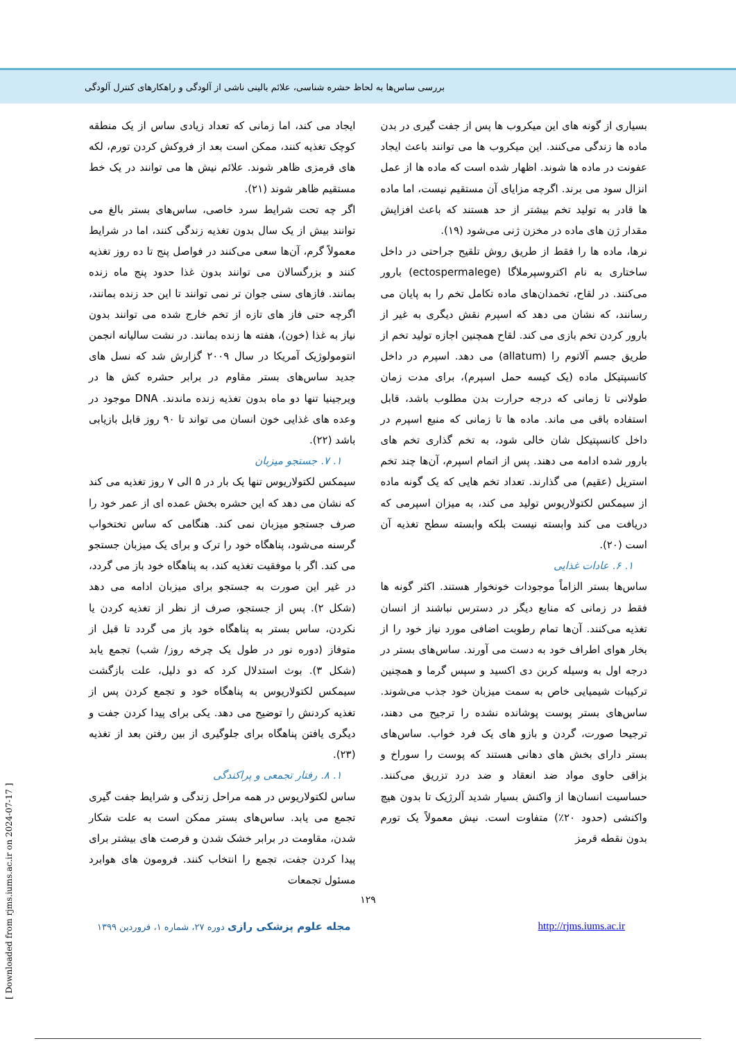بررسی ساس‌ها به لحاظ حشره شناسی، علائم بالینی ناشی از آلودگی و راهکارهای کنترل آلودگی
بسیاری از گونه های این میکروب ها پس از جفت گیری در بدن ماده ها زندگی می‌کنند. این میکروب ها می توانند باعث ایجاد عفونت در ماده ها شوند. اظهار شده است که ماده ها از عمل انزال سود می برند. اگرچه مزایای آن مستقیم نیست، اما ماده ها قادر به تولید تخم بیشتر از حد هستند که باعث افزایش مقدار ژن های ماده در مخزن ژنی می‌شود (۱۹).
نرها، ماده ها را فقط از طریق روش تلقیح جراحتی در داخل ساختاری به نام اکتروسپرملاگا (ectospermalege) بارور می‌کنند. در لقاح، تخمدان‌های ماده تکامل تخم را به پایان می رسانند، که نشان می دهد که اسپرم نقش دیگری به غیر از بارور کردن تخم بازی می کند. لقاح همچنین اجازه تولید تخم از طریق جسم آلاتوم را (allatum) می دهد. اسپرم در داخل کانسپتیکل ماده (یک کیسه حمل اسپرم)، برای مدت زمان طولانی تا زمانی که درجه حرارت بدن مطلوب باشد، قابل استفاده باقی می ماند. ماده ها تا زمانی که منبع اسپرم در داخل کانسپتیکل شان خالی شود، به تخم گذاری تخم های بارور شده ادامه می دهند. پس از اتمام اسپرم، آن‌ها چند تخم استریل (عقیم) می گذارند. تعداد تخم هایی که یک گونه ماده از سیمکس لکتولاریوس تولید می کند، به میزان اسپرمی که دریافت می کند وابسته نیست بلکه وابسته سطح تغذیه آن است (۲۰).
۱. ۶. عادات غذایی
ساس‌ها بستر الزاماً موجودات خونخوار هستند. اکثر گونه ها فقط در زمانی که منابع دیگر در دسترس نباشند از انسان تغذیه می‌کنند. آن‌ها تمام رطوبت اضافی مورد نیاز خود را از بخار هوای اطراف خود به دست می آورند. ساس‌های بستر در درجه اول به وسیله کربن دی اکسید و سپس گرما و همچنین ترکیبات شیمیایی خاص به سمت میزبان خود جذب می‌شوند. ساس‌های بستر پوست پوشانده نشده را ترجیح می دهند، ترجیحا صورت، گردن و بازو های یک فرد خواب. ساس‌های بستر دارای بخش های دهانی هستند که پوست را سوراخ و بزاقی حاوی مواد ضد انعقاد و ضد درد تزریق می‌کنند. حساسیت انسان‌ها از واکنش بسیار شدید آلرژیک تا بدون هیچ واکنشی (حدود ۲۰٪) متفاوت است. نیش معمولاً یک تورم بدون نقطه قرمز
ایجاد می کند، اما زمانی که تعداد زیادی ساس از یک منطقه کوچک تغذیه کنند، ممکن است بعد از فروکش کردن تورم، لکه های قرمزی ظاهر شوند. علائم نیش ها می توانند در یک خط مستقیم ظاهر شوند (۲۱).
اگر چه تحت شرایط سرد خاصی، ساس‌های بستر بالغ می توانند بیش از یک سال بدون تغذیه زندگی کنند، اما در شرایط معمولاً گرم، آن‌ها سعی می‌کنند در فواصل پنج تا ده روز تغذیه کنند و بزرگسالان می توانند بدون غذا حدود پنج ماه زنده بمانند. فازهای سنی جوان تر نمی توانند تا این حد زنده بمانند، اگرچه حتی فاز های تازه از تخم خارج شده می توانند بدون نیاز به غذا (خون)، هفته ها زنده بمانند. در نشت سالیانه انجمن انتومولوژیک آمریکا در سال ۲۰۰۹ گزارش شد که نسل های جدید ساس‌های بستر مقاوم در برابر حشره کش ها در ویرجینیا تنها دو ماه بدون تغذیه زنده ماندند. DNA موجود در وعده های غذایی خون انسان می تواند تا ۹۰ روز قابل بازیابی باشد (۲۲).
۱. ۷. جستجو میزبان
سیمکس لکتولاریوس تنها یک بار در ۵ الی ۷ روز تغذیه می کند که نشان می دهد که این حشره بخش عمده ای از عمر خود را صرف جستجو میزبان نمی کند. هنگامی که ساس تختخواب گرسنه می‌شود، پناهگاه خود را ترک و برای یک میزبان جستجو می کند. اگر با موفقیت تغذیه کند، به پناهگاه خود باز می گردد، در غیر این صورت به جستجو برای میزبان ادامه می دهد (شکل ۲). پس از جستجو، صرف از نظر از تغذیه کردن یا نکردن، ساس بستر به پناهگاه خود باز می گردد تا قبل از متوفاز (دوره نور در طول یک چرخه روز/ شب) تجمع یابد (شکل ۳). بوث استدلال کرد که دو دلیل، علت بازگشت سیمکس لکتولاریوس به پناهگاه خود و تجمع کردن پس از تغذیه کردنش را توضیح می دهد. یکی برای پیدا کردن جفت و دیگری یافتن پناهگاه برای جلوگیری از بین رفتن بعد از تغذیه (۲۳).
۱. ۸. رفتار تجمعی و پراکندگی
ساس لکتولاریوس در همه مراحل زندگی و شرایط جفت گیری تجمع می یابد. ساس‌های بستر ممکن است به علت شکار شدن، مقاومت در برابر خشک شدن و فرصت های بیشتر برای پیدا کردن جفت، تجمع را انتخاب کنند. فرومون های هوابرد مسئول تجمعات
۱۲۹
مجله علوم پزشکی رازی دوره ۲۷، شماره ۱، فروردین ۱۳۹۹ http://rjms.iums.ac.ir
[ Downloaded from rjms.iums.ac.ir on 2024-07-17 ]